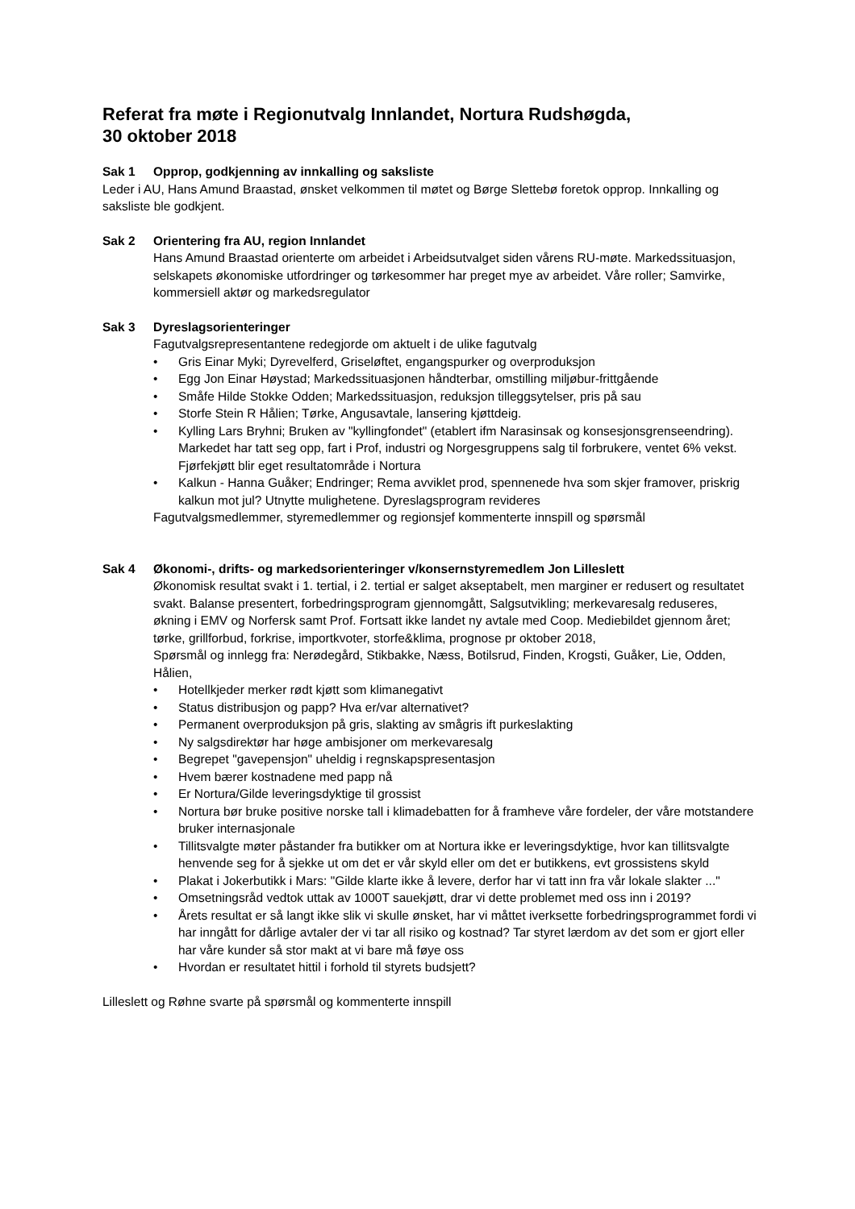Referat fra møte i Regionutvalg Innlandet, Nortura Rudshøgda,
30 oktober 2018
Sak 1 Opprop, godkjenning av innkalling og saksliste
Leder i AU, Hans Amund Braastad, ønsket velkommen til møtet og Børge Slettebø foretok opprop. Innkalling og saksliste ble godkjent.
Sak 2 Orientering fra AU, region Innlandet
Hans Amund Braastad orienterte om arbeidet i Arbeidsutvalget siden vårens RU-møte. Markedssituasjon, selskapets økonomiske utfordringer og tørkesommer har preget mye av arbeidet. Våre roller; Samvirke, kommersiell aktør og markedsregulator
Sak 3 Dyreslagsorienteringer
Fagutvalgsrepresentantene redegjorde om aktuelt i de ulike fagutvalg
• Gris Einar Myki; Dyrevelferd, Griseløftet, engangspurker og overproduksjon
• Egg Jon Einar Høystad; Markedssituasjonen håndterbar, omstilling miljøbur-frittgående
• Småfe Hilde Stokke Odden; Markedssituasjon, reduksjon tilleggsytelser, pris på sau
• Storfe Stein R Hålien; Tørke, Angusavtale, lansering kjøttdeig.
• Kylling Lars Bryhni; Bruken av "kyllingfondet" (etablert ifm Narasinsak og konsesjonsgrenseendring). Markedet har tatt seg opp, fart i Prof, industri og Norgesgruppens salg til forbrukere, ventet 6% vekst. Fjørfekjøtt blir eget resultatområde i Nortura
• Kalkun - Hanna Guåker; Endringer; Rema avviklet prod, spennenede hva som skjer framover, priskrig kalkun mot jul? Utnytte mulighetene. Dyreslagsprogram revideres
Fagutvalgsmedlemmer, styremedlemmer og regionsjef kommenterte innspill og spørsmål
Sak 4 Økonomi-, drifts- og markedsorienteringer v/konsernstyremedlem Jon Lilleslett
Økonomisk resultat svakt i 1. tertial, i 2. tertial er salget akseptabelt, men marginer er redusert og resultatet svakt. Balanse presentert, forbedringsprogram gjennomgått, Salgsutvikling; merkevaresalg reduseres, økning i EMV og Norfersk samt Prof. Fortsatt ikke landet ny avtale med Coop. Mediebildet gjennom året; tørke, grillforbud, forkrise, importkvoter, storfe&klima, prognose pr oktober 2018,
Spørsmål og innlegg fra: Nerødegård, Stikbakke, Næss, Botilsrud, Finden, Krogsti, Guåker, Lie, Odden, Hålien,
• Hotellkjeder merker rødt kjøtt som klimanegativt
• Status distribusjon og papp? Hva er/var alternativet?
• Permanent overproduksjon på gris, slakting av smågris ift purkeslakting
• Ny salgsdirektør har høge ambisjoner om merkevaresalg
• Begrepet "gavepensjon" uheldig i regnskapspresentasjon
• Hvem bærer kostnadene med papp nå
• Er Nortura/Gilde leveringsdyktige til grossist
• Nortura bør bruke positive norske tall i klimadebatten for å framheve våre fordeler, der våre motstandere bruker internasjonale
• Tillitsvalgte møter påstander fra butikker om at Nortura ikke er leveringsdyktige, hvor kan tillitsvalgte henvende seg for å sjekke ut om det er vår skyld eller om det er butikkens, evt grossistens skyld
• Plakat i Jokerbutikk i Mars: "Gilde klarte ikke å levere, derfor har vi tatt inn fra vår lokale slakter ..."
• Omsetningsråd vedtok uttak av 1000T sauekjøtt, drar vi dette problemet med oss inn i 2019?
• Årets resultat er så langt ikke slik vi skulle ønsket, har vi måttet iverksette forbedringsprogrammet fordi vi har inngått for dårlige avtaler der vi tar all risiko og kostnad? Tar styret lærdom av det som er gjort eller har våre kunder så stor makt at vi bare må føye oss
• Hvordan er resultatet hittil i forhold til styrets budsjett?
Lilleslett og Røhne svarte på spørsmål og kommenterte innspill